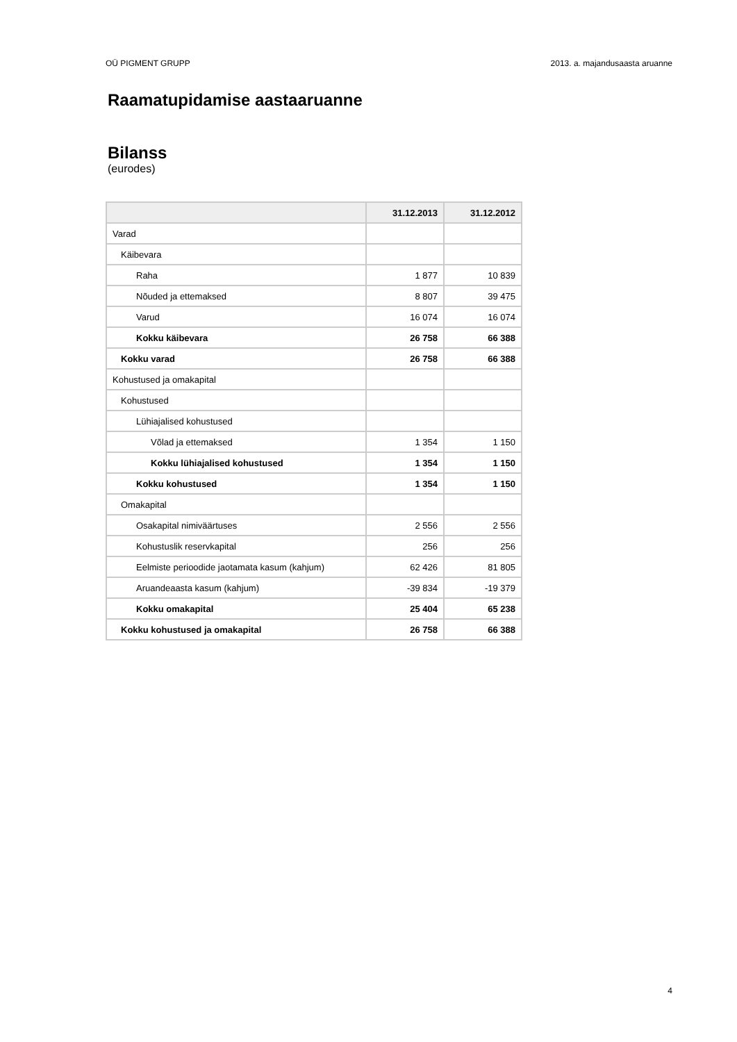OÜ PIGMENT GRUPP 2013. a. majandusaasta aruanne
Raamatupidamise aastaaruanne
Bilanss
(eurodes)
| | 31.12.2013 | 31.12.2012 |
| --- | --- | --- |
| Varad | | |
| Käibevara | | |
| Raha | 1 877 | 10 839 |
| Nõuded ja ettemaksed | 8 807 | 39 475 |
| Varud | 16 074 | 16 074 |
| Kokku käibevara | 26 758 | 66 388 |
| Kokku varad | 26 758 | 66 388 |
| Kohustused ja omakapital | | |
| Kohustused | | |
| Lühiajalised kohustused | | |
| Võlad ja ettemaksed | 1 354 | 1 150 |
| Kokku lühiajalised kohustused | 1 354 | 1 150 |
| Kokku kohustused | 1 354 | 1 150 |
| Omakapital | | |
| Osakapital nimiväärtuses | 2 556 | 2 556 |
| Kohustuslik reservkapital | 256 | 256 |
| Eelmiste perioodide jaotamata kasum (kahjum) | 62 426 | 81 805 |
| Aruandeaasta kasum (kahjum) | -39 834 | -19 379 |
| Kokku omakapital | 25 404 | 65 238 |
| Kokku kohustused ja omakapital | 26 758 | 66 388 |
4